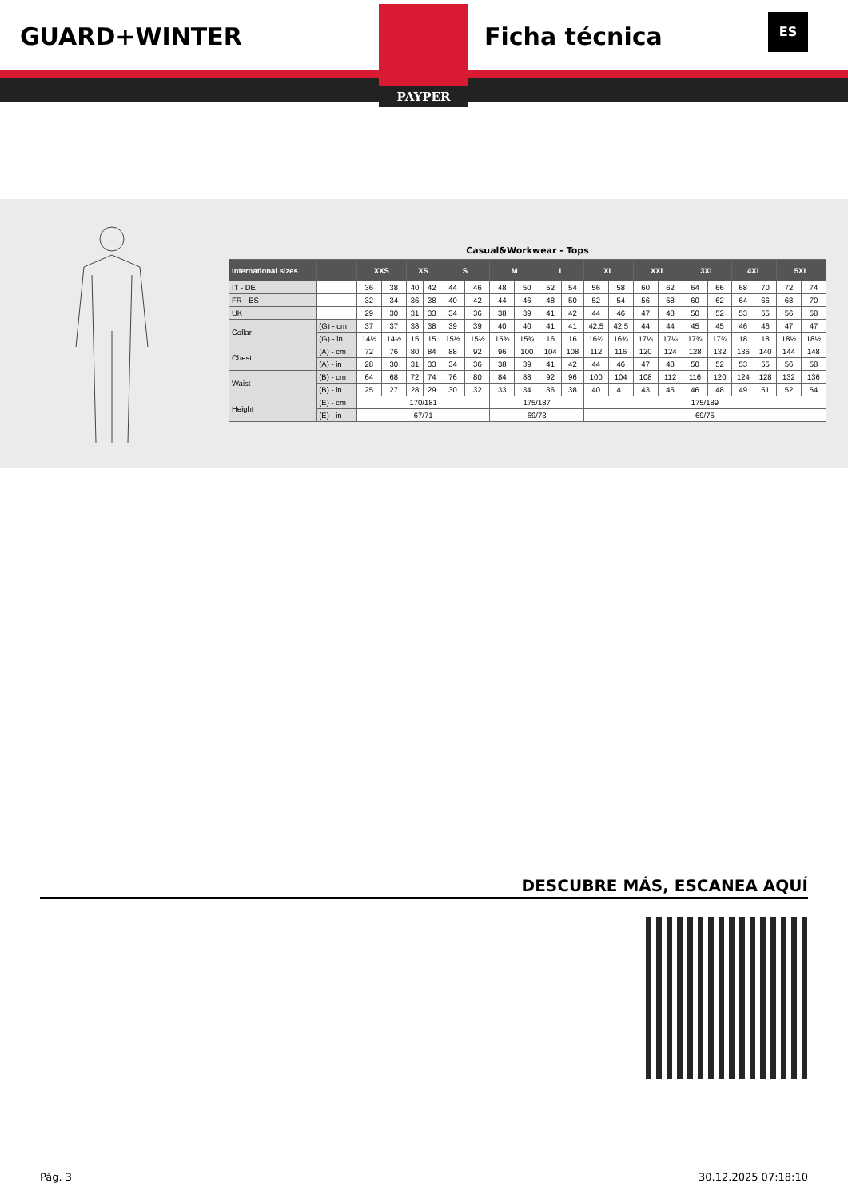GUARD+WINTER
PAYPER
Ficha técnica
ES
Casual&Workwear - Tops
| International sizes | | XXS | | XS | | S | | M | | L | | XL | | XXL | | 3XL | | 4XL | | 5XL | |
| --- | --- | --- | --- | --- | --- | --- | --- | --- | --- | --- | --- | --- | --- | --- | --- | --- | --- | --- | --- | --- | --- |
| IT - DE | | 36 | 38 | 40 | 42 | 44 | 46 | 48 | 50 | 52 | 54 | 56 | 58 | 60 | 62 | 64 | 66 | 68 | 70 | 72 | 74 |
| FR - ES | | 32 | 34 | 36 | 38 | 40 | 42 | 44 | 46 | 48 | 50 | 52 | 54 | 56 | 58 | 60 | 62 | 64 | 66 | 68 | 70 |
| UK | | 29 | 30 | 31 | 33 | 34 | 36 | 38 | 39 | 41 | 42 | 44 | 46 | 47 | 48 | 50 | 52 | 53 | 55 | 56 | 58 |
| Collar | (G) - cm | 37 | 37 | 38 | 38 | 39 | 39 | 40 | 40 | 41 | 41 | 42,5 | 42,5 | 44 | 44 | 45 | 45 | 46 | 46 | 47 | 47 |
| | (G) - in | 14½ | 14½ | 15 | 15 | 15½ | 15½ | 15¾ | 15¾ | 16 | 16 | 16¾ | 16¾ | 17¼ | 17¼ | 17¾ | 17¾ | 18 | 18 | 18½ | 18½ |
| Chest | (A) - cm | 72 | 76 | 80 | 84 | 88 | 92 | 96 | 100 | 104 | 108 | 112 | 116 | 120 | 124 | 128 | 132 | 136 | 140 | 144 | 148 |
| | (A) - in | 28 | 30 | 31 | 33 | 34 | 36 | 38 | 39 | 41 | 42 | 44 | 46 | 47 | 48 | 50 | 52 | 53 | 55 | 56 | 58 |
| Waist | (B) - cm | 64 | 68 | 72 | 74 | 76 | 80 | 84 | 88 | 92 | 96 | 100 | 104 | 108 | 112 | 116 | 120 | 124 | 128 | 132 | 136 |
| | (B) - in | 25 | 27 | 28 | 29 | 30 | 32 | 33 | 34 | 36 | 38 | 40 | 41 | 43 | 45 | 46 | 48 | 49 | 51 | 52 | 54 |
| Height | (E) - cm | 170/181 | | | | | | 175/187 | | | | 175/189 | | | | | | | | | |
| | (E) - in | 67/71 | | | | | | 69/73 | | | | 69/75 | | | | | | | | | |
DESCUBRE MÁS, ESCANEA AQUÍ
Pág. 3 30.12.2025 07:18:10